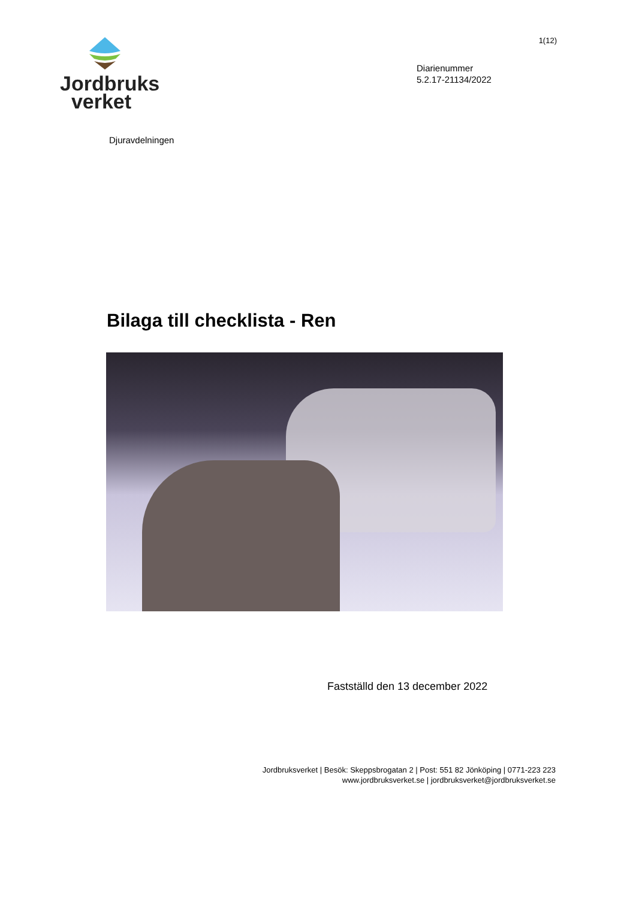Jordbruks
verket
1(12)
Diarienummer
5.2.17-21134/2022
Djuravdelningen
Bilaga till checklista - Ren
Fastställd den 13 december 2022
Jordbruksverket | Besök: Skeppsbrogatan 2 | Post: 551 82 Jönköping | 0771-223 223
www.jordbruksverket.se | jordbruksverket@jordbruksverket.se